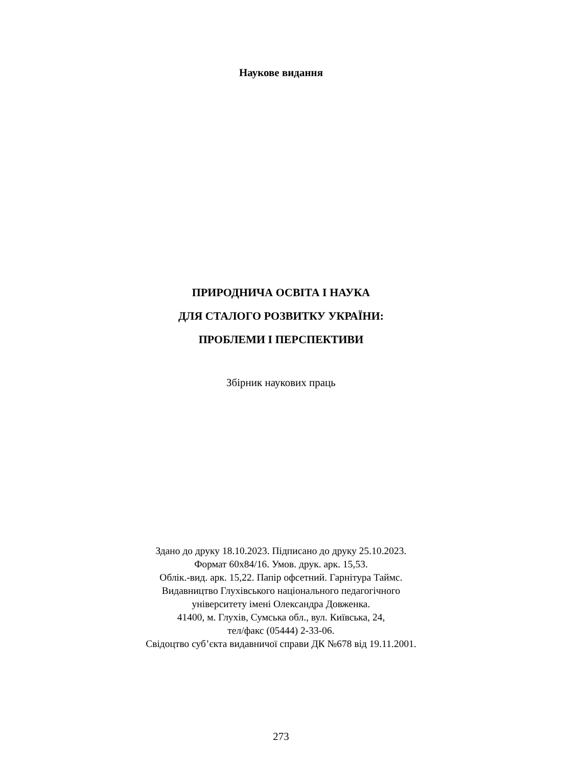Наукове видання
ПРИРОДНИЧА ОСВІТА І НАУКА
ДЛЯ СТАЛОГО РОЗВИТКУ УКРАЇНИ:
ПРОБЛЕМИ І ПЕРСПЕКТИВИ
Збірник наукових праць
Здано до друку 18.10.2023. Підписано до друку 25.10.2023.
Формат 60х84/16. Умов. друк. арк. 15,53.
Облік.-вид. арк. 15,22. Папір офсетний. Гарнітура Таймс.
Видавництво Глухівського національного педагогічного
університету імені Олександра Довженка.
41400, м. Глухів, Сумська обл., вул. Київська, 24,
тел/факс (05444) 2-33-06.
Свідоцтво суб’єкта видавничої справи ДК №678 від 19.11.2001.
273